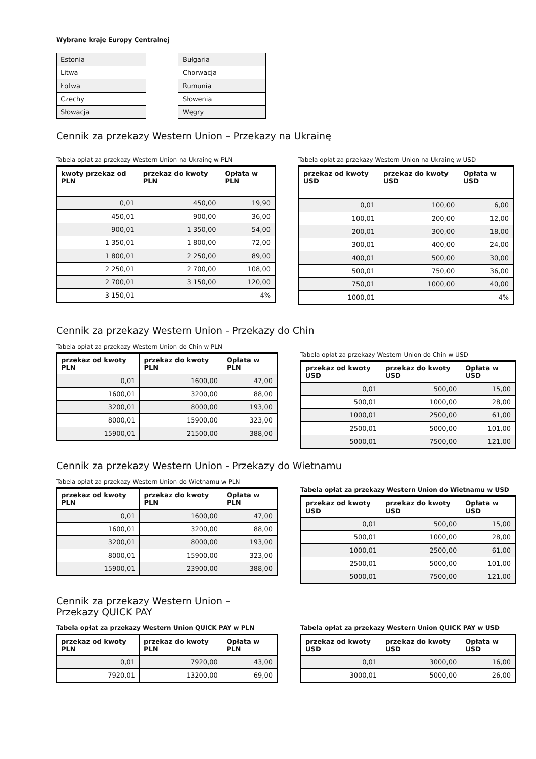Wybrane kraje Europy Centralnej
| Estonia |
| Litwa |
| Łotwa |
| Czechy |
| Słowacja |
| Bułgaria |
| Chorwacja |
| Rumunia |
| Słowenia |
| Węgry |
Cennik za przekazy Western Union – Przekazy na Ukrainę
Tabela opłat za przekazy Western Union na Ukrainę w PLN
| kwoty przekaz od PLN | przekaz do kwoty PLN | Opłata w PLN |
| --- | --- | --- |
| 0,01 | 450,00 | 19,90 |
| 450,01 | 900,00 | 36,00 |
| 900,01 | 1 350,00 | 54,00 |
| 1 350,01 | 1 800,00 | 72,00 |
| 1 800,01 | 2 250,00 | 89,00 |
| 2 250,01 | 2 700,00 | 108,00 |
| 2 700,01 | 3 150,00 | 120,00 |
| 3 150,01 | | 4% |
Tabela opłat za przekazy Western Union na Ukrainę w USD
| przekaz od kwoty USD | przekaz do kwoty USD | Opłata w USD |
| --- | --- | --- |
| 0,01 | 100,00 | 6,00 |
| 100,01 | 200,00 | 12,00 |
| 200,01 | 300,00 | 18,00 |
| 300,01 | 400,00 | 24,00 |
| 400,01 | 500,00 | 30,00 |
| 500,01 | 750,00 | 36,00 |
| 750,01 | 1000,00 | 40,00 |
| 1000,01 | | 4% |
Cennik za przekazy Western Union - Przekazy do Chin
Tabela opłat za przekazy Western Union do Chin w PLN
| przekaz od kwoty PLN | przekaz do kwoty PLN | Opłata w PLN |
| --- | --- | --- |
| 0,01 | 1600,00 | 47,00 |
| 1600,01 | 3200,00 | 88,00 |
| 3200,01 | 8000,00 | 193,00 |
| 8000,01 | 15900,00 | 323,00 |
| 15900,01 | 21500,00 | 388,00 |
Tabela opłat za przekazy Western Union do Chin w USD
| przekaz od kwoty USD | przekaz do kwoty USD | Opłata w USD |
| --- | --- | --- |
| 0,01 | 500,00 | 15,00 |
| 500,01 | 1000,00 | 28,00 |
| 1000,01 | 2500,00 | 61,00 |
| 2500,01 | 5000,00 | 101,00 |
| 5000,01 | 7500,00 | 121,00 |
Cennik za przekazy Western Union - Przekazy do Wietnamu
Tabela opłat za przekazy Western Union do Wietnamu w PLN
| przekaz od kwoty PLN | przekaz do kwoty PLN | Opłata w PLN |
| --- | --- | --- |
| 0,01 | 1600,00 | 47,00 |
| 1600,01 | 3200,00 | 88,00 |
| 3200,01 | 8000,00 | 193,00 |
| 8000,01 | 15900,00 | 323,00 |
| 15900,01 | 23900,00 | 388,00 |
Tabela opłat za przekazy Western Union do Wietnamu w USD
| przekaz od kwoty USD | przekaz do kwoty USD | Opłata w USD |
| --- | --- | --- |
| 0,01 | 500,00 | 15,00 |
| 500,01 | 1000,00 | 28,00 |
| 1000,01 | 2500,00 | 61,00 |
| 2500,01 | 5000,00 | 101,00 |
| 5000,01 | 7500,00 | 121,00 |
Cennik za przekazy Western Union – Przekazy QUICK PAY
Tabela opłat za przekazy Western Union QUICK PAY w PLN
| przekaz od kwoty PLN | przekaz do kwoty PLN | Opłata w PLN |
| --- | --- | --- |
| 0,01 | 7920,00 | 43,00 |
| 7920,01 | 13200,00 | 69,00 |
Tabela opłat za przekazy Western Union QUICK PAY w USD
| przekaz od kwoty USD | przekaz do kwoty USD | Opłata w USD |
| --- | --- | --- |
| 0,01 | 3000,00 | 16,00 |
| 3000,01 | 5000,00 | 26,00 |